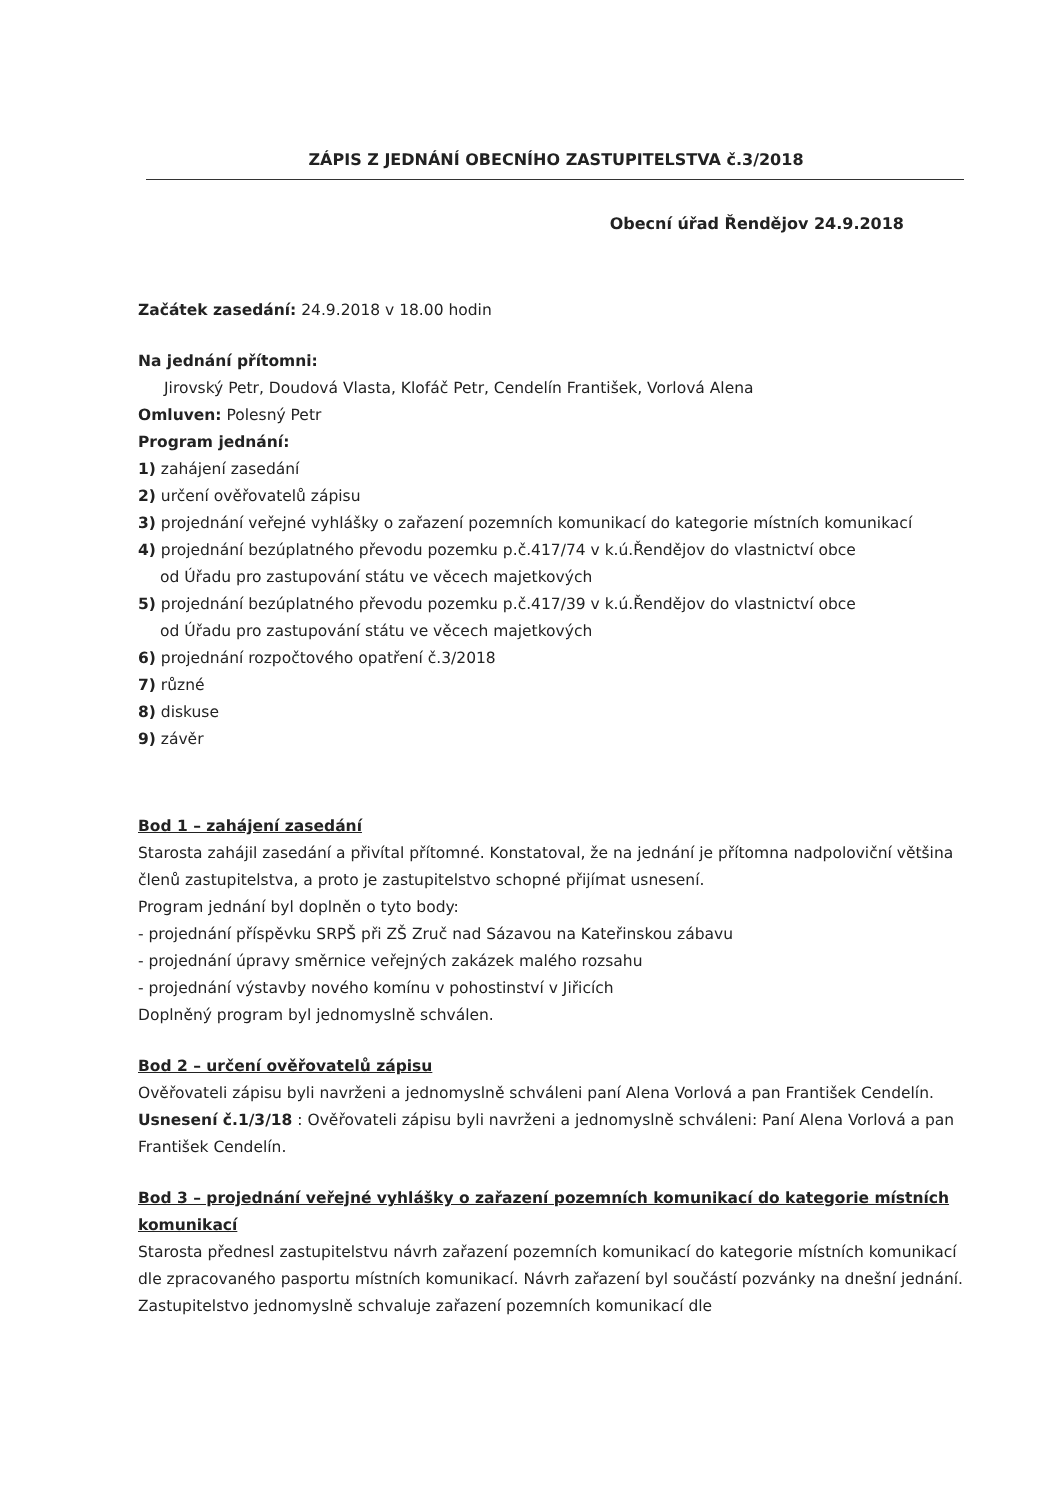ZÁPIS Z JEDNÁNÍ OBECNÍHO ZASTUPITELSTVA č.3/2018
Obecní úřad Řendějov 24.9.2018
Začátek zasedání: 24.9.2018 v 18.00 hodin
Na jednání přítomni:
Jirovský Petr, Doudová Vlasta, Klofáč Petr, Cendelín František, Vorlová Alena
Omluven: Polesný Petr
Program jednání:
1) zahájení zasedání
2) určení ověřovatelů zápisu
3) projednání veřejné vyhlášky o zařazení pozemních komunikací do kategorie místních komunikací
4) projednání bezúplatného převodu pozemku p.č.417/74 v k.ú.Řendějov do vlastnictví obce
od Úřadu pro zastupování státu ve věcech majetkových
5) projednání bezúplatného převodu pozemku p.č.417/39 v k.ú.Řendějov do vlastnictví obce
od Úřadu pro zastupování státu ve věcech majetkových
6) projednání rozpočtového opatření č.3/2018
7) různé
8) diskuse
9) závěr
Bod 1 – zahájení zasedání
Starosta zahájil zasedání a přivítal přítomné. Konstatoval, že na jednání je přítomna nadpoloviční většina členů zastupitelstva, a proto je zastupitelstvo schopné přijímat usnesení.
Program jednání byl doplněn o tyto body:
- projednání příspěvku SRPŠ při ZŠ Zruč nad Sázavou na Kateřinskou zábavu
- projednání úpravy směrnice veřejných zakázek malého rozsahu
- projednání výstavby nového komínu v pohostinství v Jiřicích
Doplněný program byl jednomyslně schválen.
Bod 2 – určení ověřovatelů zápisu
Ověřovateli zápisu byli navrženi a jednomyslně schváleni paní Alena Vorlová a pan František Cendelín.
Usnesení č.1/3/18 : Ověřovateli zápisu byli navrženi a jednomyslně schváleni: Paní Alena Vorlová a pan František Cendelín.
Bod 3 – projednání veřejné vyhlášky o zařazení pozemních komunikací do kategorie místních komunikací
Starosta přednesl zastupitelstvu návrh zařazení pozemních komunikací do kategorie místních komunikací dle zpracovaného pasportu místních komunikací. Návrh zařazení byl součástí pozvánky na dnešní jednání. Zastupitelstvo jednomyslně schvaluje zařazení pozemních komunikací dle